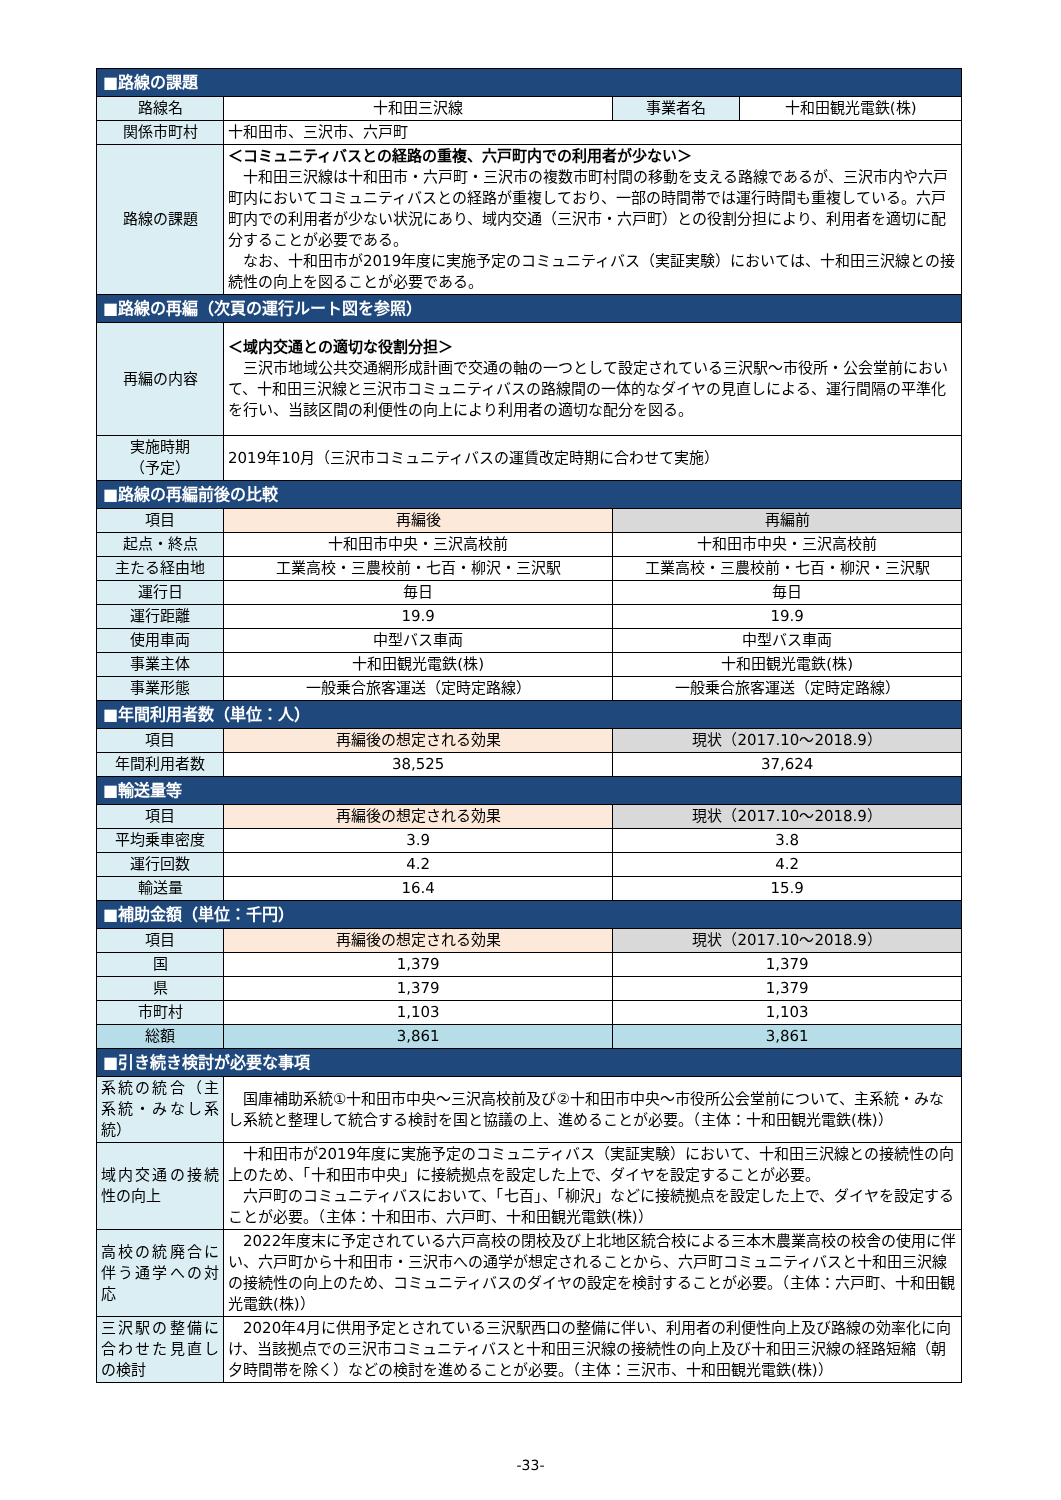| ■路線の課題 | | | |
| 路線名 | 十和田三沢線 | 事業者名 | 十和田観光電鉄(株) |
| 関係市町村 | 十和田市、三沢市、六戸町 | | |
| 路線の課題 | ＜コミュニティバスとの経路の重複、六戸町内での利用者が少ない＞ 十和田三沢線は十和田市・六戸町・三沢市の複数市町村間の移動を支える路線であるが、三沢市内や六戸町内においてコミュニティバスとの経路が重複しており、一部の時間帯では運行時間も重複している。六戸町内での利用者が少ない状況にあり、域内交通（三沢市・六戸町）との役割分担により、利用者を適切に配分することが必要である。 なお、十和田市が2019年度に実施予定のコミュニティバス（実証実験）においては、十和田三沢線との接続性の向上を図ることが必要である。 | | |
| ■路線の再編（次頁の運行ルート図を参照） | | | |
| 再編の内容 | ＜域内交通との適切な役割分担＞ 三沢市地域公共交通網形成計画で交通の軸の一つとして設定されている三沢駅～市役所・公会堂前において、十和田三沢線と三沢市コミュニティバスの路線間の一体的なダイヤの見直しによる、運行間隔の平準化を行い、当該区間の利便性の向上により利用者の適切な配分を図る。 | | |
| 実施時期 （予定） | 2019年10月（三沢市コミュニティバスの運賃改定時期に合わせて実施） | | |
| ■路線の再編前後の比較 | | | |
| 項目 | 再編後 | 再編前 | |
| 起点・終点 | 十和田市中央・三沢高校前 | 十和田市中央・三沢高校前 | |
| 主たる経由地 | 工業高校・三農校前・七百・柳沢・三沢駅 | 工業高校・三農校前・七百・柳沢・三沢駅 | |
| 運行日 | 毎日 | 毎日 | |
| 運行距離 | 19.9 | 19.9 | |
| 使用車両 | 中型バス車両 | 中型バス車両 | |
| 事業主体 | 十和田観光電鉄(株) | 十和田観光電鉄(株) | |
| 事業形態 | 一般乗合旅客運送（定時定路線） | 一般乗合旅客運送（定時定路線） | |
| ■年間利用者数（単位：人） | | | |
| 項目 | 再編後の想定される効果 | 現状（2017.10～2018.9） | |
| 年間利用者数 | 38,525 | 37,624 | |
| ■輸送量等 | | | |
| 項目 | 再編後の想定される効果 | 現状（2017.10～2018.9） | |
| 平均乗車密度 | 3.9 | 3.8 | |
| 運行回数 | 4.2 | 4.2 | |
| 輸送量 | 16.4 | 15.9 | |
| ■補助金額（単位：千円） | | | |
| 項目 | 再編後の想定される効果 | 現状（2017.10～2018.9） | |
| 国 | 1,379 | 1,379 | |
| 県 | 1,379 | 1,379 | |
| 市町村 | 1,103 | 1,103 | |
| 総額 | 3,861 | 3,861 | |
| ■引き続き検討が必要な事項 | | | |
| 系統の統合（主系統・みなし系統） | 国庫補助系統①十和田市中央～三沢高校前及び②十和田市中央～市役所公会堂前について、主系統・みなし系統と整理して統合する検討を国と協議の上、進めることが必要。（主体：十和田観光電鉄(株)） | | |
| 域内交通の接続性の向上 | 十和田市が2019年度に実施予定のコミュニティバス（実証実験）において、十和田三沢線との接続性の向上のため、「十和田市中央」に接続拠点を設定した上で、ダイヤを設定することが必要。 六戸町のコミュニティバスにおいて、「七百」、「柳沢」などに接続拠点を設定した上で、ダイヤを設定することが必要。（主体：十和田市、六戸町、十和田観光電鉄(株)） | | |
| 高校の統廃合に伴う通学への対応 | 2022年度末に予定されている六戸高校の閉校及び上北地区統合校による三本木農業高校の校舎の使用に伴い、六戸町から十和田市・三沢市への通学が想定されることから、六戸町コミュニティバスと十和田三沢線の接続性の向上のため、コミュニティバスのダイヤの設定を検討することが必要。（主体：六戸町、十和田観光電鉄(株)） | | |
| 三沢駅の整備に合わせた見直しの検討 | 2020年4月に供用予定とされている三沢駅西口の整備に伴い、利用者の利便性向上及び路線の効率化に向け、当該拠点での三沢市コミュニティバスと十和田三沢線の接続性の向上及び十和田三沢線の経路短縮（朝夕時間帯を除く）などの検討を進めることが必要。（主体：三沢市、十和田観光電鉄(株)） | | |
-33-